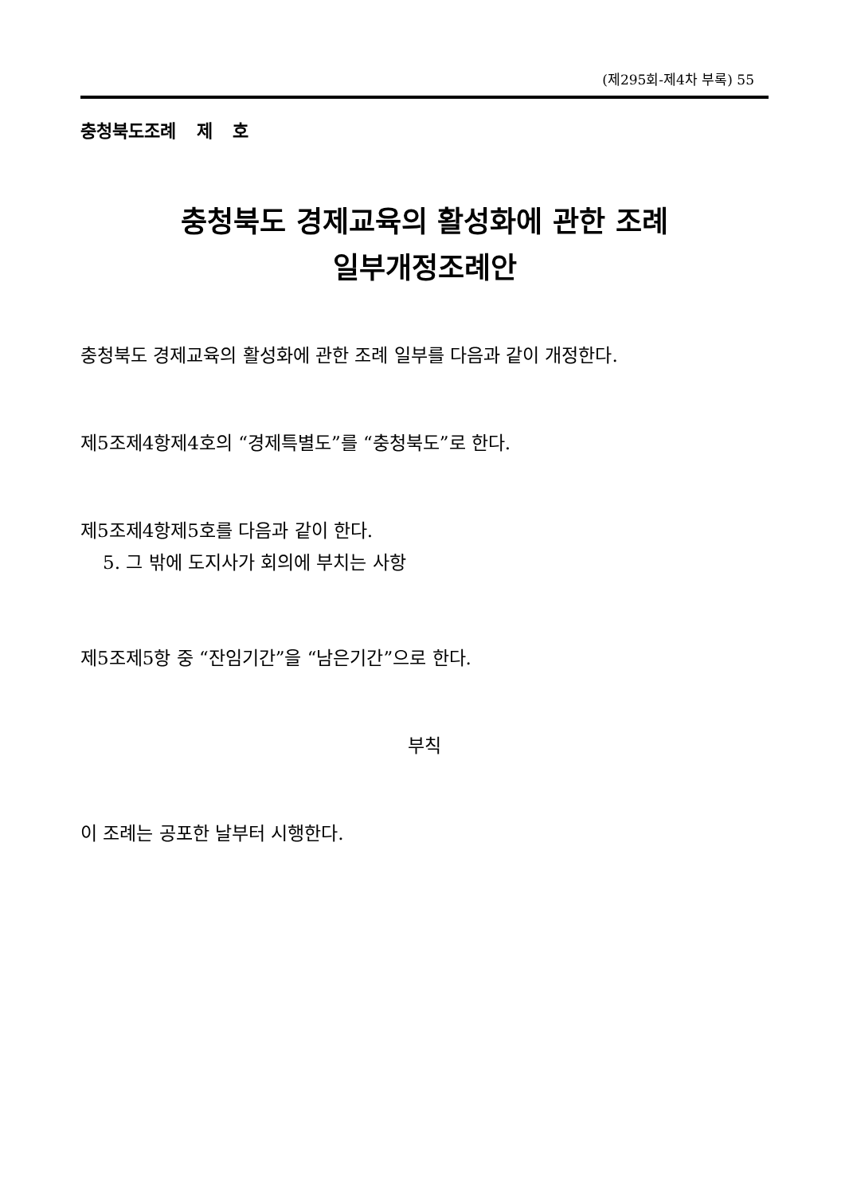(제295회-제4차 부록) 55
충청북도조례 제 호
충청북도 경제교육의 활성화에 관한 조례
일부개정조례안
충청북도 경제교육의 활성화에 관한 조례 일부를 다음과 같이 개정한다.
제5조제4항제4호의 “경제특별도”를 “충청북도”로 한다.
제5조제4항제5호를 다음과 같이 한다.
5. 그 밖에 도지사가 회의에 부치는 사항
제5조제5항 중 “잔임기간”을 “남은기간”으로 한다.
부칙
이 조례는 공포한 날부터 시행한다.